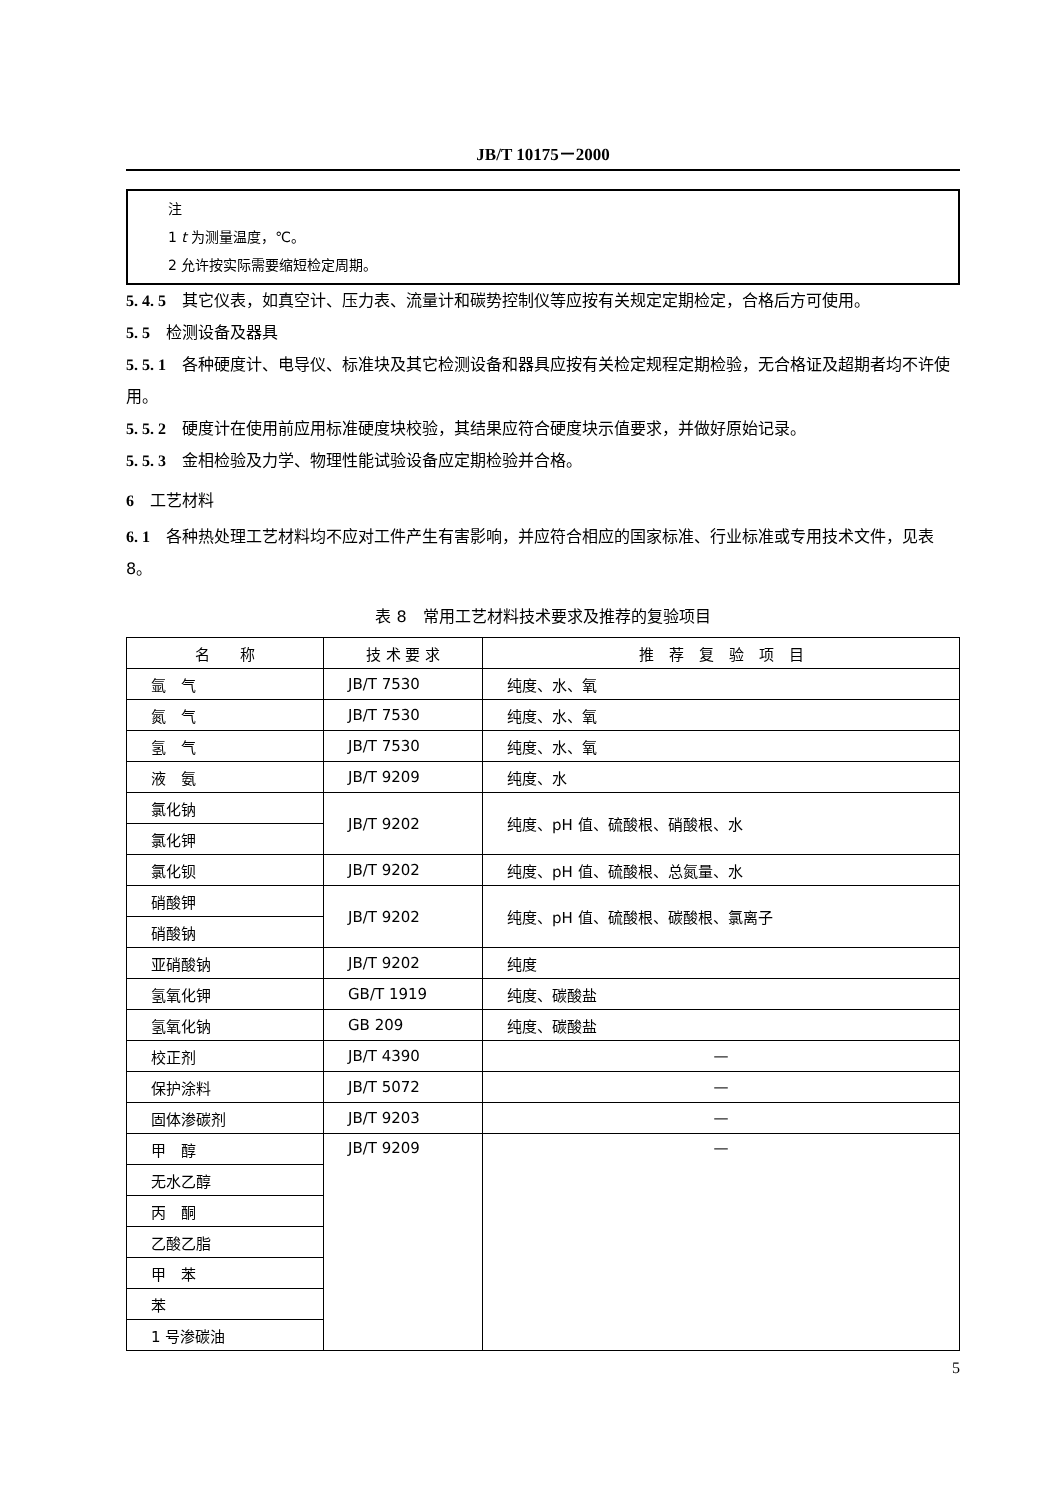JB/T 10175－2000
注
1 t 为测量温度，℃。
2 允许按实际需要缩短检定周期。
5. 4. 5　其它仪表，如真空计、压力表、流量计和碳势控制仪等应按有关规定定期检定，合格后方可使用。
5. 5　检测设备及器具
5. 5. 1　各种硬度计、电导仪、标准块及其它检测设备和器具应按有关检定规程定期检验，无合格证及超期者均不许使用。
5. 5. 2　硬度计在使用前应用标准硬度块校验，其结果应符合硬度块示值要求，并做好原始记录。
5. 5. 3　金相检验及力学、物理性能试验设备应定期检验并合格。
6　工艺材料
6. 1　各种热处理工艺材料均不应对工件产生有害影响，并应符合相应的国家标准、行业标准或专用技术文件，见表 8。
表 8　常用工艺材料技术要求及推荐的复验项目
| 名 称 | 技 术 要 求 | 推 荐 复 验 项 目 |
| --- | --- | --- |
| 氩 气 | JB/T 7530 | 纯度、水、氧 |
| 氮 气 | JB/T 7530 | 纯度、水、氧 |
| 氢 气 | JB/T 7530 | 纯度、水、氧 |
| 液 氨 | JB/T 9209 | 纯度、水 |
| 氯化钠 | JB/T 9202 | 纯度、pH 值、硫酸根、硝酸根、水 |
| 氯化钾 | | |
| 氯化钡 | JB/T 9202 | 纯度、pH 值、硫酸根、总氮量、水 |
| 硝酸钾 | JB/T 9202 | 纯度、pH 值、硫酸根、碳酸根、氯离子 |
| 硝酸钠 | | |
| 亚硝酸钠 | JB/T 9202 | 纯度 |
| 氢氧化钾 | GB/T 1919 | 纯度、碳酸盐 |
| 氢氧化钠 | GB 209 | 纯度、碳酸盐 |
| 校正剂 | JB/T 4390 | — |
| 保护涂料 | JB/T 5072 | — |
| 固体渗碳剂 | JB/T 9203 | — |
| 甲 醇 | JB/T 9209 | — |
| 无水乙醇 | | |
| 丙 酮 | | |
| 乙酸乙脂 | | |
| 甲 苯 | | |
| 苯 | | |
| 1 号渗碳油 | | |
5